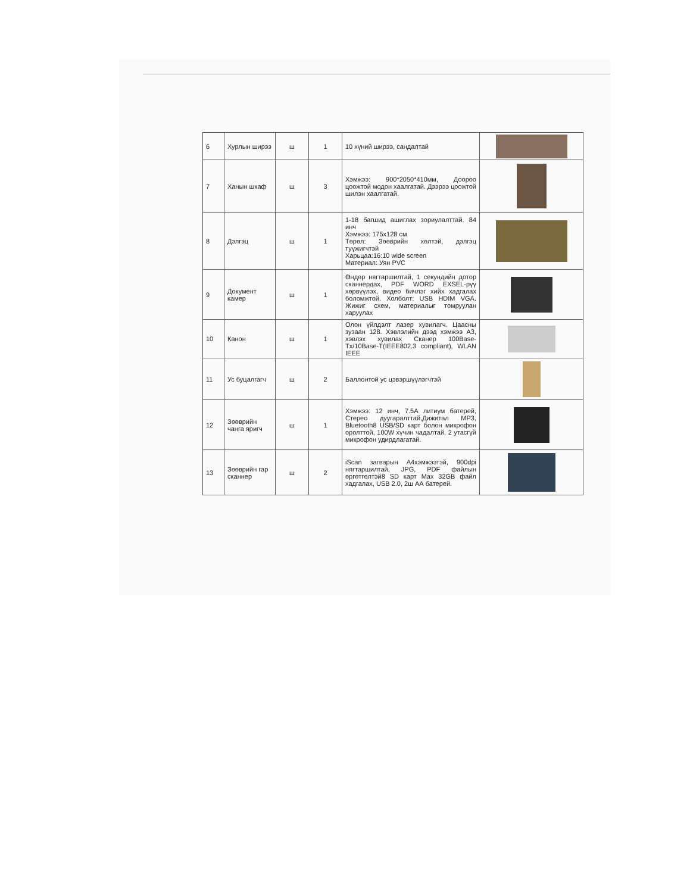| 6 | Хурлын ширээ | ш | 1 | 10 хүний ширээ, сандалтай | |
| 7 | Ханын шкаф | ш | 3 | Хэмжээ: 900*2050*410мм, Доороо цоожтой модон хаалгатай. Дээрээ цоожтой шилэн хаалгатай. | |
| 8 | Дэлгэц | ш | 1 | 1-18 багшид ашиглах зориулалттай. 84 инч Хэмжээ: 175x128 см Төрөл: Зөөврийн хөлтэй, дэлгэц туүжигчтэй Харьцаа:16:10 wide screen Материал: Уян PVC | |
| 9 | Документ камер | ш | 1 | Өндөр нягтаршилтай, 1 секундийн дотор сканнердах, PDF WORD EXSEL-рүү хөрвүүлэх, видео бичлэг хийх хадгалах боломжтой. Холболт: USB HDIM VGA. Жижиг схем, материалыг томруулан харуулах | |
| 10 | Канон | ш | 1 | Олон үйлдэлт лазер хувилагч. Цаасны зузаан 128. Хэвлэлийн дээд хэмжээ А3, хэвлэх хувилах Сканер 100Base-Tx/10Base-T(IEEE802.3 compliant), WLAN IEEE | |
| 11 | Ус буцалгагч | ш | 2 | Баллонтой ус цэвэршүүлэгчтэй | |
| 12 | Зөөврийн чанга яригч | ш | 1 | Хэмжээ: 12 инч, 7.5А литиум батерей, Стерео дуугаралттай,Дижитал MP3, Bluetooth8 USB/SD карт болон микрофон оролттой, 100W хүчин чадалтай, 2 утасгүй микрофон удирдлагатай. | |
| 13 | Зөөврийн гар сканнер | ш | 2 | iScan загварын А4хэмжээтэй, 900dpi нягтаршилтай, JPG, PDF файлын өргөтгөлтэй8 SD карт Max 32GB файл хадгалах, USB 2.0, 2ш АА батерей. | |